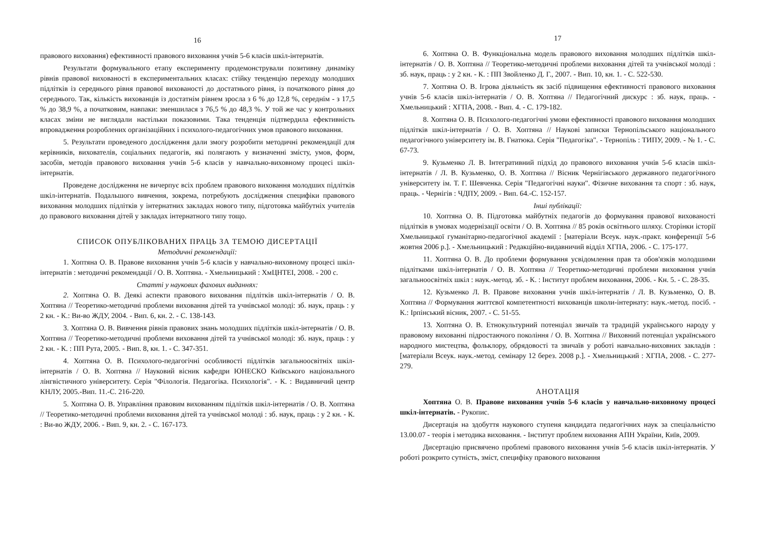16
правового виховання) ефективності правового виховання учнів 5-6 класів шкіл-інтернатів.
Результати формувального етапу експерименту продемонстрували позитивну динаміку рівнів правової вихованості в експериментальних класах: стійку тенденцію переходу молодших підлітків із середнього рівня правової вихованості до достатнього рівня, із початкового рівня до середнього. Так, кількість вихованців із достатнім рівнем зросла з 6 % до 12,8 %, середнім - з 17,5 % до 38,9 %, а початковим, навпаки: зменшилася з 76,5 % до 48,3 %. У той же час у контрольних класах зміни не виглядали настільки показовими. Така тенденція підтвердила ефективність впровадження розроблених організаційних і психолого-педагогічних умов правового виховання.
5. Результати проведеного дослідження дали змогу розробити методичні рекомендації для керівників, вихователів, соціальних педагогів, які полягають у визначенні змісту, умов, форм, засобів, методів правового виховання учнів 5-6 класів у навчально-виховному процесі шкіл-інтернатів.
Проведене дослідження не вичерпує всіх проблем правового виховання молодших підлітків шкіл-інтернатів. Подальшого вивчення, зокрема, потребують дослідження специфіки правового виховання молодших підлітків у інтернатних закладах нового типу, підготовка майбутніх учителів до правового виховання дітей у закладах інтернатного типу тощо.
СПИСОК ОПУБЛІКОВАНИХ ПРАЦЬ ЗА ТЕМОЮ ДИСЕРТАЦІЇ
Методичні рекомендації:
1. Хоптяна О. В. Правове виховання учнів 5-6 класів у навчально-виховному процесі шкіл-інтернатів : методичні рекомендації / О. В. Хоптяна. - Хмельницький : ХмЦНТЕІ, 2008. - 200 с.
Статті у наукових фахових виданнях:
2. Хоптяна О. В. Деякі аспекти правового виховання підлітків шкіл-інтернатів / О. В. Хоптяна // Теоретико-методичні проблеми виховання дітей та учнівської молоді: зб. наук, праць : у 2 кн. - К.: Ви-во ЖДУ, 2004. - Вип. 6, кн. 2. - С. 138-143.
3. Хоптяна О. В. Вивчення рівнів правових знань молодших підлітків шкіл-інтернатів / О. В. Хоптяна // Теоретико-методичні проблеми виховання дітей та учнівської молоді: зб. наук, праць : у 2 кн. - К. : ПП Рута, 2005. - Вип. 8, кн. 1. - С. 347-351.
4. Хоптяна О. В. Психолого-педагогічні особливості підлітків загальноосвітніх шкіл-інтернатів / О. В. Хоптяна // Науковий вісник кафедри ЮНЕСКО Київського національного лінгвістичного університету. Серія "Філологія. Педагогіка. Психологія". - К. : Видавничий центр КНЛУ, 2005.-Вип. 11.-С. 216-220.
5. Хоптяна О. В. Управління правовим вихованням підлітків шкіл-інтернатів / О. В. Хоптяна // Теоретико-методичні проблеми виховання дітей та учнівської молоді : зб. наук, праць : у 2 кн. - К. : Ви-во ЖДУ, 2006. - Вип. 9, кн. 2. - С. 167-173.
17
6. Хоптяна О. В. Функціональна модель правового виховання молодших підлітків шкіл-інтернатів / О. В. Хоптяна // Теоретико-методичні проблеми виховання дітей та учнівської молоді : зб. наук, праць : у 2 кн. - К. : ПП Звойленко Д. Г., 2007. - Вип. 10, кн. 1. - С. 522-530.
7. Хоптяна О. В. Ігрова діяльність як засіб підвищення ефективності правового виховання учнів 5-6 класів шкіл-інтернатів / О. В. Хоптяна // Педагогічний дискурс : зб. наук, праць. - Хмельницький : ХГПА, 2008. - Вип. 4. - С. 179-182.
8. Хоптяна О. В. Психолого-педагогічні умови ефективності правового виховання молодших підлітків шкіл-інтернатів / О. В. Хоптяна // Наукові записки Тернопільського національного педагогічного університету ім. В. Гнатюка. Серія "Педагогіка". - Тернопіль : ТИПУ, 2009. - № 1. - С. 67-73.
9. Кузьменко Л. В. Інтегративний підхід до правового виховання учнів 5-6 класів шкіл-інтернатів / Л. В. Кузьменко, О. В. Хоптяна // Вісник Чернігівського державного педагогічного університету ім. Т. Г. Шевченка. Серія "Педагогічні науки". Фізичне виховання та спорт : зб. наук, праць. - Чернігів : ЧДПУ, 2009. - Вип. 64.-С. 152-157.
Інші публікації:
10. Хоптяна О. В. Підготовка майбутніх педагогів до формування правової вихованості підлітків в умовах модернізації освіти / О. В. Хоптяна // 85 років освітнього шляху. Сторінки історії Хмельницької гуманітарно-педагогічної академії : [матеріали Всеук. наук.-практ. конференції 5-6 жовтня 2006 р.]. - Хмельницький : Редакційно-видавничий відділ ХГПА, 2006. - С. 175-177.
11. Хоптяна О. В. До проблеми формування усвідомлення прав та обов'язків молодшими підлітками шкіл-інтернатів / О. В. Хоптяна // Теоретико-методичні проблеми виховання учнів загальноосвітніх шкіл : наук.-метод. зб. - К. : Інститут проблем виховання, 2006. - Кн. 5. - С. 28-35.
12. Кузьменко Л. В. Правове виховання учнів шкіл-інтернатів / Л. В. Кузьменко, О. В. Хоптяна // Формування життєвої компетентності вихованців школи-інтернату: наук.-метод. посіб. - К.: Ірпінський вісник, 2007. - С. 51-55.
13. Хоптяна О. В. Етнокультурний потенціал звичаїв та традицій українського народу у правовому вихованні підростаючого покоління / О. В. Хоптяна // Виховний потенціал українського народного мистецтва, фольклору, обрядовості та звичаїв у роботі навчально-виховних закладів : [матеріали Всеук. наук.-метод. семінару 12 берез. 2008 р.]. - Хмельницький : ХГПА, 2008. - С. 277-279.
АНОТАЦІЯ
Хоптяна О. В. Правове виховання учнів 5-6 класів у навчально-виховному процесі шкіл-інтернатів. - Рукопис.
Дисертація на здобуття наукового ступеня кандидата педагогічних наук за спеціальністю 13.00.07 - теорія і методика виховання. - Інститут проблем виховання АПН України, Київ, 2009.
Дисертацію присвячено проблемі правового виховання учнів 5-6 класів шкіл-інтернатів. У роботі розкрито сутність, зміст, специфіку правового виховання